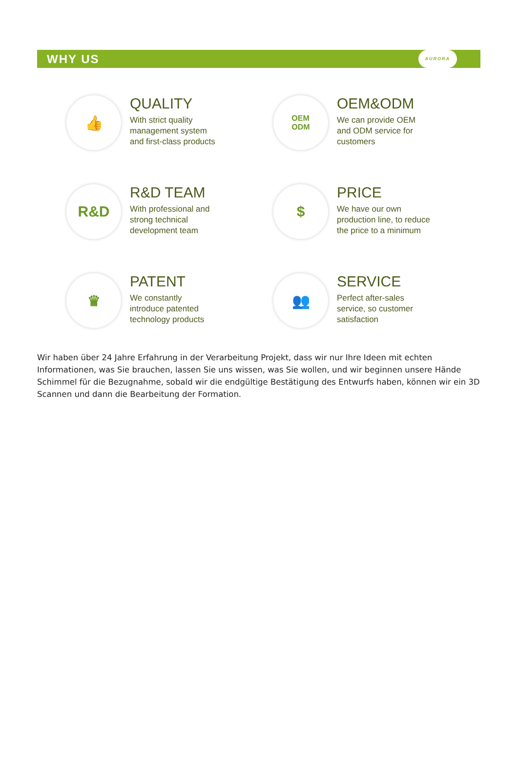WHY US AURORA
👍
QUALITY
With strict quality
management system
and first-class products
OEM
ODM
OEM&ODM
We can provide OEM
and ODM service for
customers
R&D
R&D TEAM
With professional and
strong technical
development team
$
PRICE
We have our own
production line, to reduce
the price to a minimum
♛
PATENT
We constantly
introduce patented
technology products
👥
SERVICE
Perfect after-sales
service, so customer
satisfaction
Wir haben über 24 Jahre Erfahrung in der Verarbeitung Projekt, dass wir nur Ihre Ideen mit echten Informationen, was Sie brauchen, lassen Sie uns wissen, was Sie wollen, und wir beginnen unsere Hände Schimmel für die Bezugnahme, sobald wir die endgültige Bestätigung des Entwurfs haben, können wir ein 3D Scannen und dann die Bearbeitung der Formation.